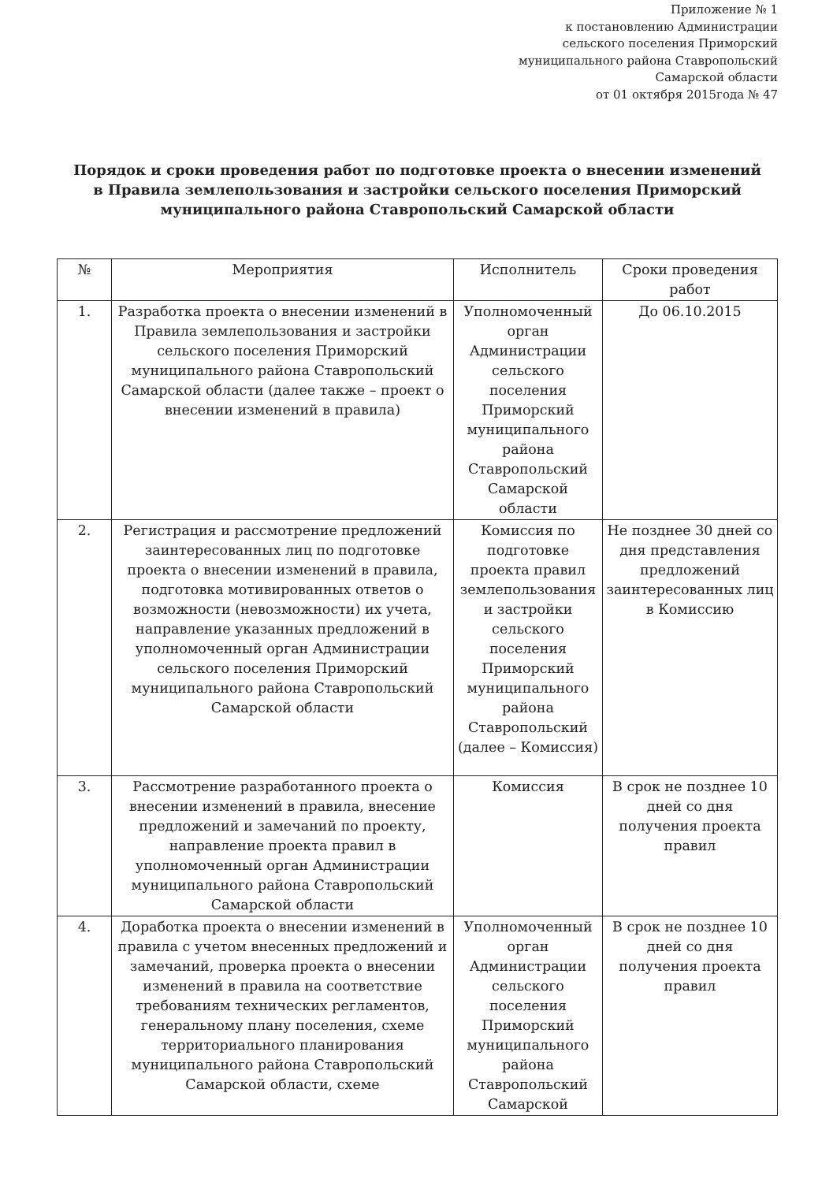Приложение № 1
к постановлению Администрации
сельского поселения Приморский
муниципального района Ставропольский
Самарской области
от 01 октября 2015года № 47
Порядок и сроки проведения работ по подготовке проекта о внесении изменений в Правила землепользования и застройки сельского поселения Приморский муниципального района Ставропольский Самарской области
| № | Мероприятия | Исполнитель | Сроки проведения работ |
| --- | --- | --- | --- |
| 1. | Разработка проекта о внесении изменений в Правила землепользования и застройки сельского поселения Приморский муниципального района Ставропольский Самарской области (далее также – проект о внесении изменений в правила) | Уполномоченный орган Администрации сельского поселения Приморский муниципального района Ставропольский Самарской области | До 06.10.2015 |
| 2. | Регистрация и рассмотрение предложений заинтересованных лиц по подготовке проекта о внесении изменений в правила, подготовка мотивированных ответов о возможности (невозможности) их учета, направление указанных предложений в уполномоченный орган Администрации сельского поселения Приморский муниципального района Ставропольский Самарской области | Комиссия по подготовке проекта правил землепользования и застройки сельского поселения Приморский муниципального района Ставропольский (далее – Комиссия) | Не позднее 30 дней со дня представления предложений заинтересованных лиц в Комиссию |
| 3. | Рассмотрение разработанного проекта о внесении изменений в правила, внесение предложений и замечаний по проекту, направление проекта правил в уполномоченный орган Администрации муниципального района Ставропольский Самарской области | Комиссия | В срок не позднее 10 дней со дня получения проекта правил |
| 4. | Доработка проекта о внесении изменений в правила с учетом внесенных предложений и замечаний, проверка проекта о внесении изменений в правила на соответствие требованиям технических регламентов, генеральному плану поселения, схеме территориального планирования муниципального района Ставропольский Самарской области, схеме | Уполномоченный орган Администрации сельского поселения Приморский муниципального района Ставропольский Самарской | В срок не позднее 10 дней со дня получения проекта правил |